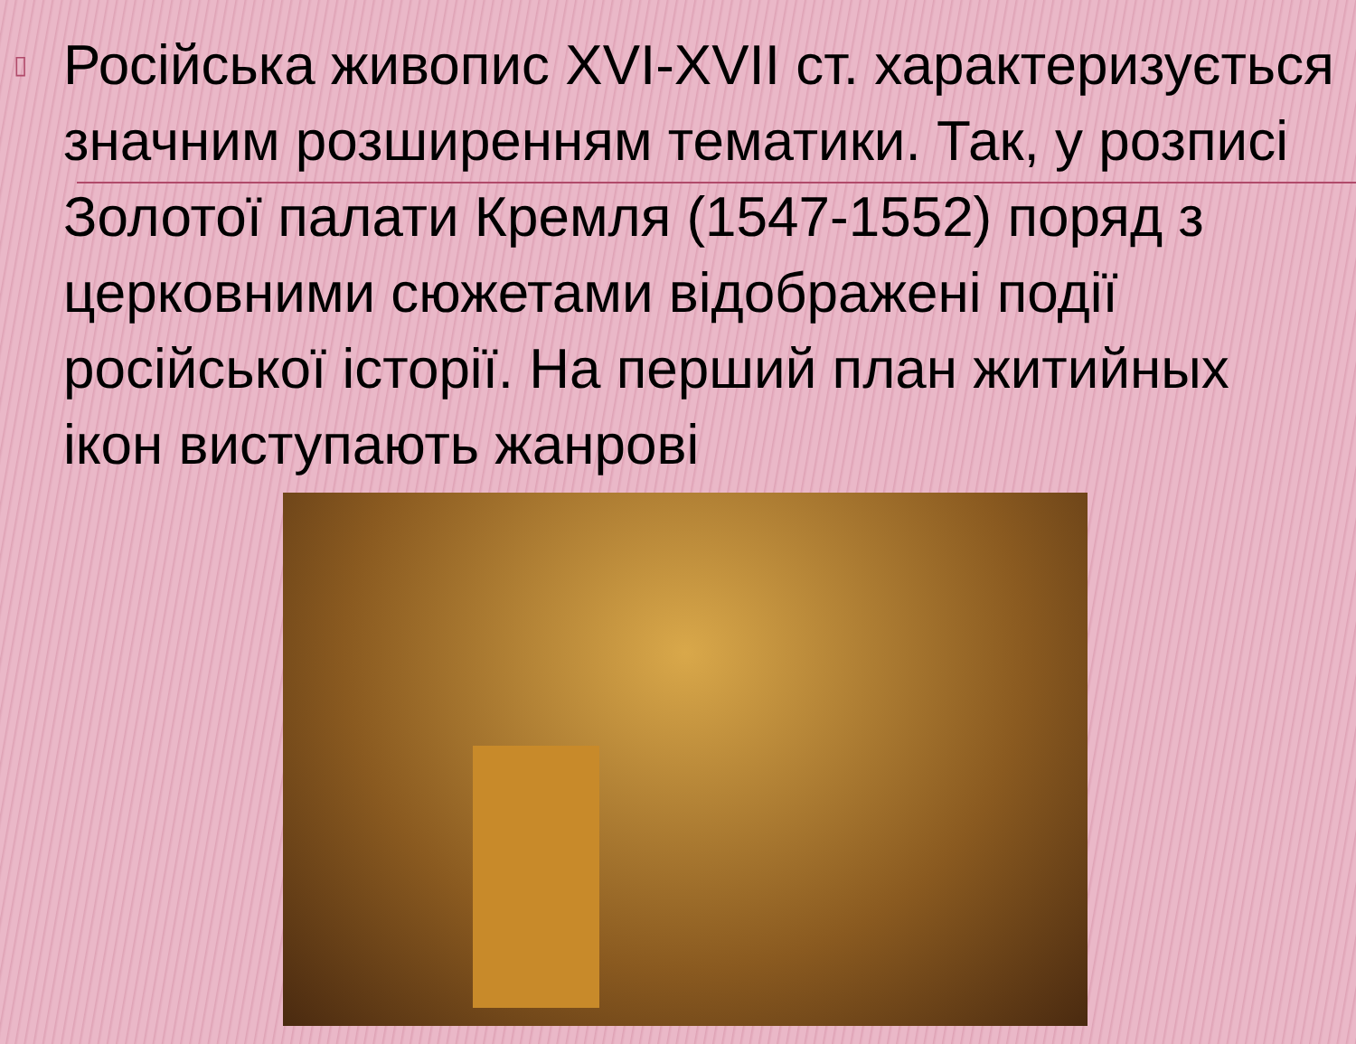▯ Російська живопис XVI-XVII ст. характеризується значним розширенням тематики. Так, у розписі Золотої палати Кремля (1547-1552) поряд з церковними сюжетами відображені події російської історії. На перший план житийных ікон виступають жанрові